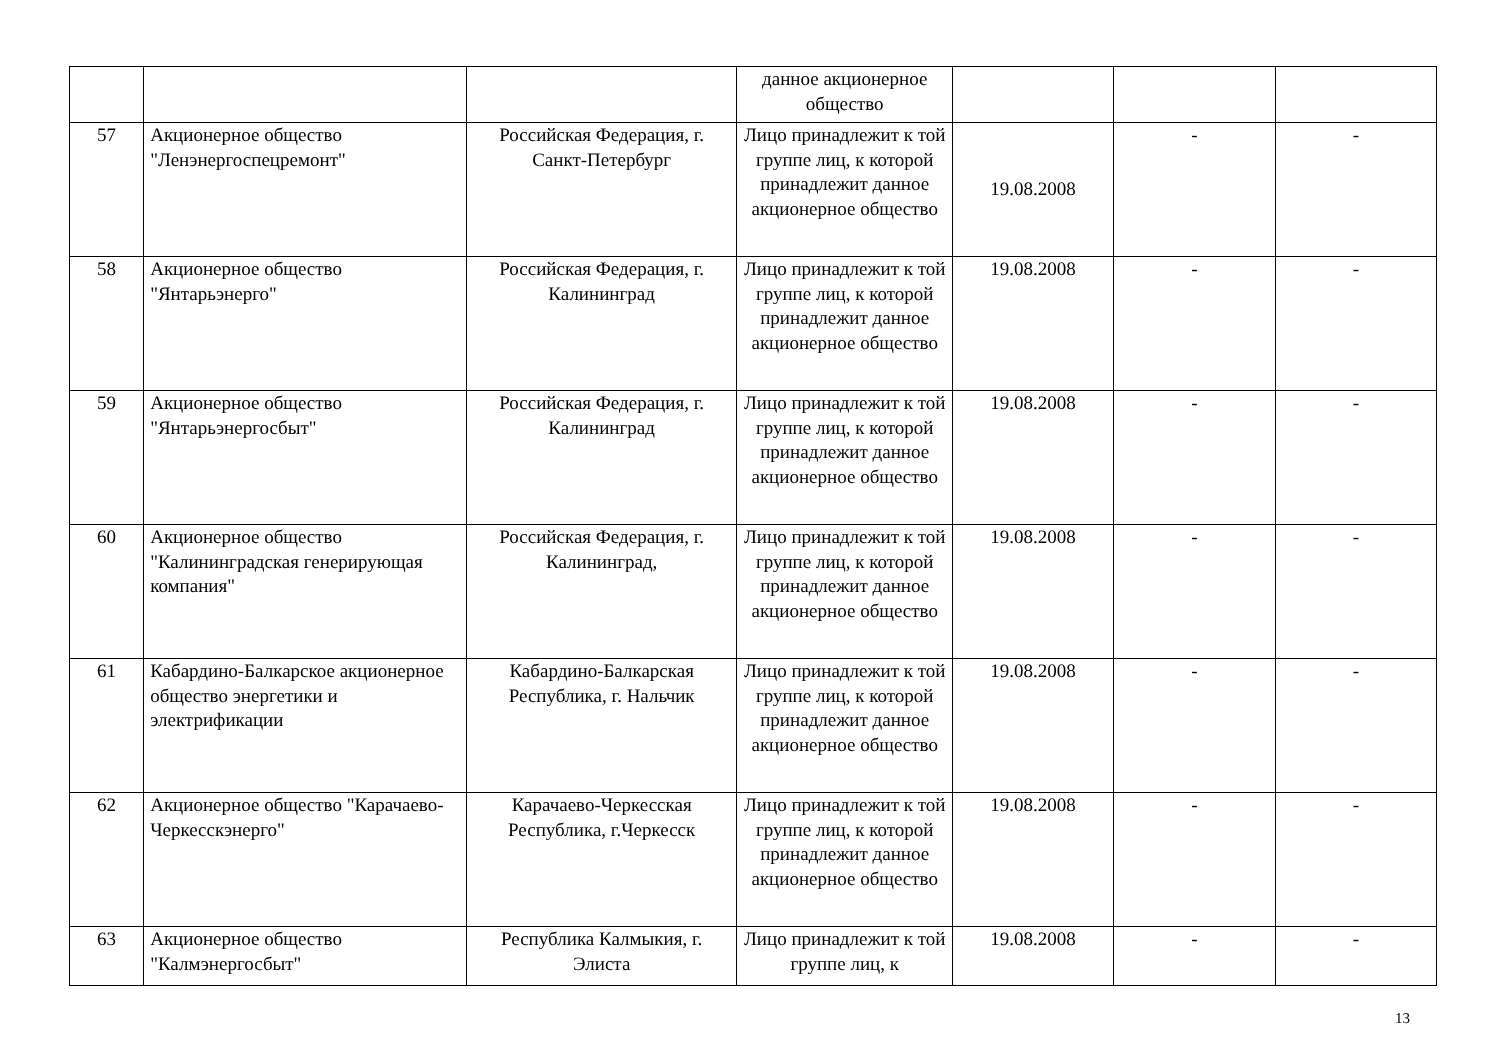| | | | данное акционерное общество | | | |
| 57 | Акционерное общество "Ленэнергоспецремонт" | Российская Федерация, г. Санкт-Петербург | Лицо принадлежит к той группе лиц, к которой принадлежит данное акционерное общество | 19.08.2008 | - | - |
| 58 | Акционерное общество "Янтарьэнерго" | Российская Федерация, г. Калининград | Лицо принадлежит к той группе лиц, к которой принадлежит данное акционерное общество | 19.08.2008 | - | - |
| 59 | Акционерное общество "Янтарьэнергосбыт" | Российская Федерация, г. Калининград | Лицо принадлежит к той группе лиц, к которой принадлежит данное акционерное общество | 19.08.2008 | - | - |
| 60 | Акционерное общество "Калининградская генерирующая компания" | Российская Федерация, г. Калининград, | Лицо принадлежит к той группе лиц, к которой принадлежит данное акционерное общество | 19.08.2008 | - | - |
| 61 | Кабардино-Балкарское акционерное общество энергетики и электрификации | Кабардино-Балкарская Республика, г. Нальчик | Лицо принадлежит к той группе лиц, к которой принадлежит данное акционерное общество | 19.08.2008 | - | - |
| 62 | Акционерное общество "Карачаево-Черкесскэнерго" | Карачаево-Черкесская Республика, г.Черкесск | Лицо принадлежит к той группе лиц, к которой принадлежит данное акционерное общество | 19.08.2008 | - | - |
| 63 | Акционерное общество "Калмэнергосбыт" | Республика Калмыкия, г. Элиста | Лицо принадлежит к той группе лиц, к | 19.08.2008 | - | - |
13